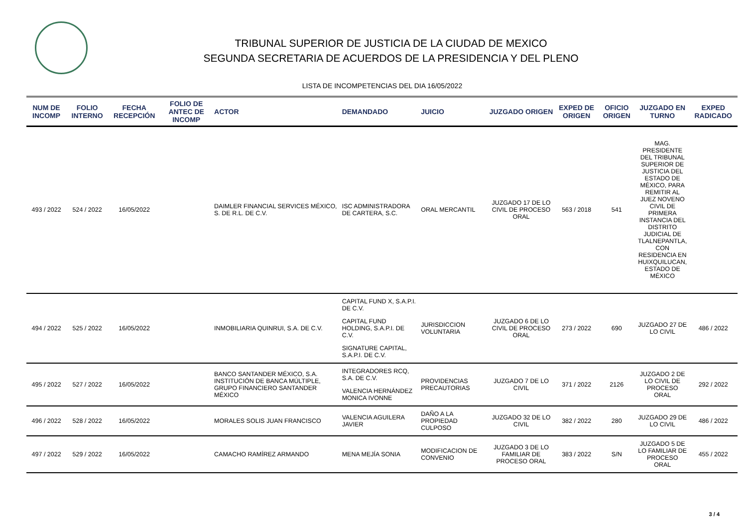TRIBUNAL SUPERIOR DE JUSTICIA DE LA CIUDAD DE MEXICO
SEGUNDA SECRETARIA DE ACUERDOS DE LA PRESIDENCIA Y DEL PLENO
LISTA DE INCOMPETENCIAS DEL DIA 16/05/2022
| NUM DE INCOMP | FOLIO INTERNO | FECHA RECEPCIÓN | FOLIO DE ANTEC DE INCOMP | ACTOR | DEMANDADO | JUICIO | JUZGADO ORIGEN | EXPED DE ORIGEN | OFICIO ORIGEN | JUZGADO EN TURNO | EXPED RADICADO |
| --- | --- | --- | --- | --- | --- | --- | --- | --- | --- | --- | --- |
| 493 / 2022 | 524 / 2022 | 16/05/2022 | | DAIMLER FINANCIAL SERVICES MÉXICO, S. DE R.L. DE C.V. | ISC ADMINISTRADORA DE CARTERA, S.C. | ORAL MERCANTIL | JUZGADO 17 DE LO CIVIL DE PROCESO ORAL | 563 / 2018 | 541 | MAG. PRESIDENTE DEL TRIBUNAL SUPERIOR DE JUSTICIA DEL ESTADO DE MÉXICO, PARA REMITIR AL JUEZ NOVENO CIVIL DE PRIMERA INSTANCIA DEL DISTRITO JUDICIAL DE TLALNEPANTLA, CON RESIDENCIA EN HUIXQUILUCAN, ESTADO DE MÉXICO | |
| 494 / 2022 | 525 / 2022 | 16/05/2022 | | INMOBILIARIA QUINRUI, S.A. DE C.V. | CAPITAL FUND X, S.A.P.I. DE C.V. CAPITAL FUND HOLDING, S.A.P.I. DE C.V. SIGNATURE CAPITAL, S.A.P.I. DE C.V. | JURISDICCION VOLUNTARIA | JUZGADO 6 DE LO CIVIL DE PROCESO ORAL | 273 / 2022 | 690 | JUZGADO 27 DE LO CIVIL | 486 / 2022 |
| 495 / 2022 | 527 / 2022 | 16/05/2022 | | BANCO SANTANDER MÉXICO, S.A. INSTITUCIÓN DE BANCA MÚLTIPLE, GRUPO FINANCIERO SANTANDER MÉXICO | INTEGRADORES RCQ, S.A. DE C.V. VALENCIA HERNÁNDEZ MONICA IVONNE | PROVIDENCIAS PRECAUTORIAS | JUZGADO 7 DE LO CIVIL | 371 / 2022 | 2126 | JUZGADO 2 DE LO CIVIL DE PROCESO ORAL | 292 / 2022 |
| 496 / 2022 | 528 / 2022 | 16/05/2022 | | MORALES SOLIS JUAN FRANCISCO | VALENCIA AGUILERA JAVIER | DAÑO A LA PROPIEDAD CULPOSO | JUZGADO 32 DE LO CIVIL | 382 / 2022 | 280 | JUZGADO 29 DE LO CIVIL | 486 / 2022 |
| 497 / 2022 | 529 / 2022 | 16/05/2022 | | CAMACHO RAMÍREZ ARMANDO | MENA MEJÍA SONIA | MODIFICACION DE CONVENIO | JUZGADO 3 DE LO FAMILIAR DE PROCESO ORAL | 383 / 2022 | S/N | JUZGADO 5 DE LO FAMILIAR DE PROCESO ORAL | 455 / 2022 |
3 / 4